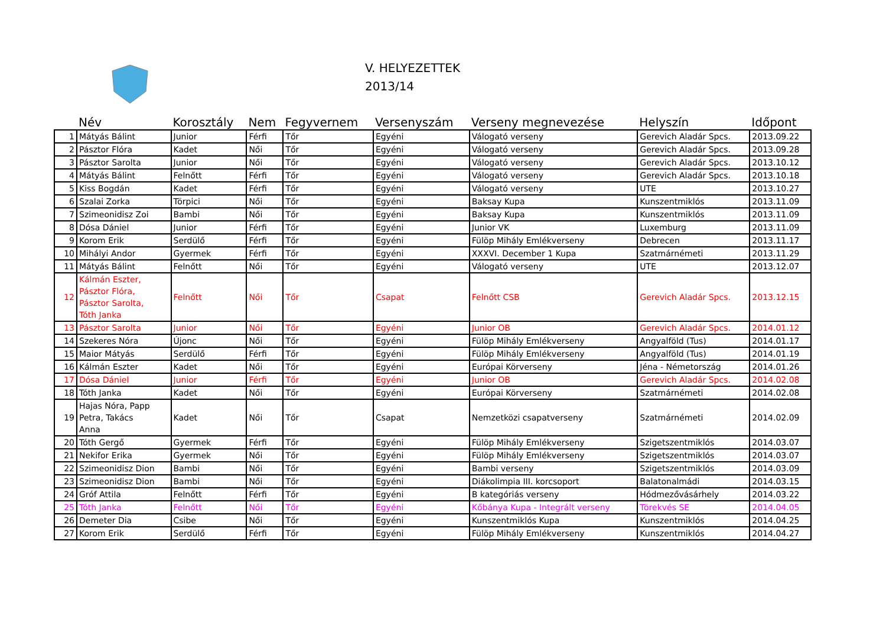V. HELYEZETTEK
2013/14
| | Név | Korosztály | Nem | Fegyvernem | Versenyszám | Verseny megnevezése | Helyszín | Időpont |
| --- | --- | --- | --- | --- | --- | --- | --- | --- |
| 1 | Mátyás Bálint | Junior | Férfi | Tőr | Egyéni | Válogató verseny | Gerevich Aladár Spcs. | 2013.09.22 |
| 2 | Pásztor Flóra | Kadet | Női | Tőr | Egyéni | Válogató verseny | Gerevich Aladár Spcs. | 2013.09.28 |
| 3 | Pásztor Sarolta | Junior | Női | Tőr | Egyéni | Válogató verseny | Gerevich Aladár Spcs. | 2013.10.12 |
| 4 | Mátyás Bálint | Felnőtt | Férfi | Tőr | Egyéni | Válogató verseny | Gerevich Aladár Spcs. | 2013.10.18 |
| 5 | Kiss Bogdán | Kadet | Férfi | Tőr | Egyéni | Válogató verseny | UTE | 2013.10.27 |
| 6 | Szalai Zorka | Törpici | Női | Tőr | Egyéni | Baksay Kupa | Kunszentmiklós | 2013.11.09 |
| 7 | Szimeonidisz Zoi | Bambi | Női | Tőr | Egyéni | Baksay Kupa | Kunszentmiklós | 2013.11.09 |
| 8 | Dósa Dániel | Junior | Férfi | Tőr | Egyéni | Junior VK | Luxemburg | 2013.11.09 |
| 9 | Korom Erik | Serdülő | Férfi | Tőr | Egyéni | Fülöp Mihály Emlékverseny | Debrecen | 2013.11.17 |
| 10 | Mihályi Andor | Gyermek | Férfi | Tőr | Egyéni | XXXVI. December 1 Kupa | Szatmárnémeti | 2013.11.29 |
| 11 | Mátyás Bálint | Felnőtt | Női | Tőr | Egyéni | Válogató verseny | UTE | 2013.12.07 |
| 12 | Kálmán Eszter, Pásztor Flóra, Pásztor Sarolta, Tóth Janka | Felnőtt | Női | Tőr | Csapat | Felnőtt CSB | Gerevich Aladár Spcs. | 2013.12.15 |
| 13 | Pásztor Sarolta | Junior | Női | Tőr | Egyéni | Junior OB | Gerevich Aladár Spcs. | 2014.01.12 |
| 14 | Szekeres Nóra | Újonc | Női | Tőr | Egyéni | Fülöp Mihály Emlékverseny | Angyalföld (Tus) | 2014.01.17 |
| 15 | Maior Mátyás | Serdülő | Férfi | Tőr | Egyéni | Fülöp Mihály Emlékverseny | Angyalföld (Tus) | 2014.01.19 |
| 16 | Kálmán Eszter | Kadet | Női | Tőr | Egyéni | Európai Körverseny | Jéna - Németország | 2014.01.26 |
| 17 | Dósa Dániel | Junior | Férfi | Tőr | Egyéni | Junior OB | Gerevich Aladár Spcs. | 2014.02.08 |
| 18 | Tóth Janka | Kadet | Női | Tőr | Egyéni | Európai Körverseny | Szatmárnémeti | 2014.02.08 |
| 19 | Hajas Nóra, Papp Petra, Takács Anna | Kadet | Női | Tőr | Csapat | Nemzetközi csapatverseny | Szatmárnémeti | 2014.02.09 |
| 20 | Tóth Gergő | Gyermek | Férfi | Tőr | Egyéni | Fülöp Mihály Emlékverseny | Szigetszentmiklós | 2014.03.07 |
| 21 | Nekifor Erika | Gyermek | Női | Tőr | Egyéni | Fülöp Mihály Emlékverseny | Szigetszentmiklós | 2014.03.07 |
| 22 | Szimeonidisz Dion | Bambi | Női | Tőr | Egyéni | Bambi verseny | Szigetszentmiklós | 2014.03.09 |
| 23 | Szimeonidisz Dion | Bambi | Női | Tőr | Egyéni | Diákolimpia III. korcsoport | Balatonalmádi | 2014.03.15 |
| 24 | Gróf Attila | Felnőtt | Férfi | Tőr | Egyéni | B kategóriás verseny | Hódmezővásárhely | 2014.03.22 |
| 25 | Tóth Janka | Felnőtt | Női | Tőr | Egyéni | Kőbánya Kupa - Integrált verseny | Törekvés SE | 2014.04.05 |
| 26 | Demeter Dia | Csibe | Női | Tőr | Egyéni | Kunszentmiklós Kupa | Kunszentmiklós | 2014.04.25 |
| 27 | Korom Erik | Serdülő | Férfi | Tőr | Egyéni | Fülöp Mihály Emlékverseny | Kunszentmiklós | 2014.04.27 |